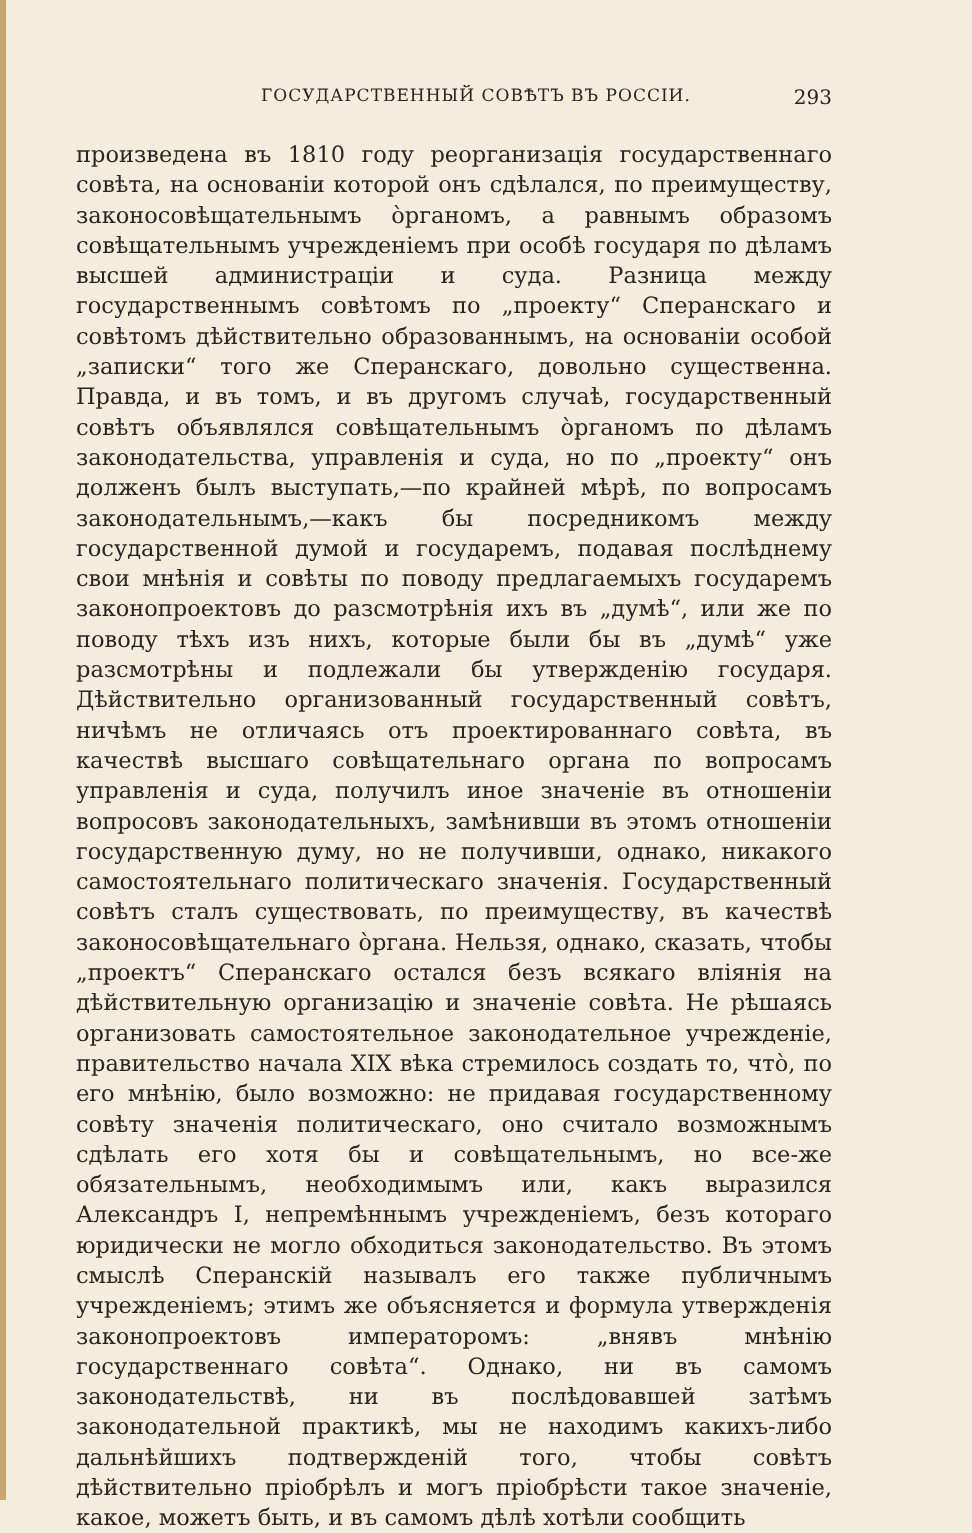ГОСУДАРСТВЕННЫЙ СОВѢТЪ ВЪ РОССІИ. 293
произведена въ 1810 году реорганизація государственнаго совѣта, на основаніи которой онъ сдѣлался, по преимуществу, законосовѣщательнымъ òрганомъ, а равнымъ образомъ совѣщательнымъ учрежденіемъ при особѣ государя по дѣламъ высшей администраціи и суда. Разница между государственнымъ совѣтомъ по „проекту“ Сперанскаго и совѣтомъ дѣйствительно образованнымъ, на основаніи особой „записки“ того же Сперанскаго, довольно существенна. Правда, и въ томъ, и въ другомъ случаѣ, государственный совѣтъ объявлялся совѣщательнымъ òрганомъ по дѣламъ законодательства, управленія и суда, но по „проекту“ онъ долженъ былъ выступать,—по крайней мѣрѣ, по вопросамъ законодательнымъ,—какъ бы посредникомъ между государственной думой и государемъ, подавая послѣднему свои мнѣнія и совѣты по поводу предлагаемыхъ государемъ законопроектовъ до разсмотрѣнія ихъ въ „думѣ“, или же по поводу тѣхъ изъ нихъ, которые были бы въ „думѣ“ уже разсмотрѣны и подлежали бы утвержденію государя. Дѣйствительно организованный государственный совѣтъ, ничѣмъ не отличаясь отъ проектированнаго совѣта, въ качествѣ высшаго совѣщательнаго органа по вопросамъ управленія и суда, получилъ иное значеніе въ отношеніи вопросовъ законодательныхъ, замѣнивши въ этомъ отношеніи государственную думу, но не получивши, однако, никакого самостоятельнаго политическаго значенія. Государственный совѣтъ сталъ существовать, по преимуществу, въ качествѣ законосовѣщательнаго òргана. Нельзя, однако, сказать, чтобы „проектъ“ Сперанскаго остался безъ всякаго вліянія на дѣйствительную организацію и значеніе совѣта. Не рѣшаясь организовать самостоятельное законодательное учрежденіе, правительство начала XIX вѣка стремилось создать то, чтò, по его мнѣнію, было возможно: не придавая государственному совѣту значенія политическаго, оно считало возможнымъ сдѣлать его хотя бы и совѣщательнымъ, но все-же обязательнымъ, необходимымъ или, какъ выразился Александръ I, непремѣннымъ учрежденіемъ, безъ котораго юридически не могло обходиться законодательство. Въ этомъ смыслѣ Сперанскій называлъ его также публичнымъ учрежденіемъ; этимъ же объясняется и формула утвержденія законопроектовъ императоромъ: „внявъ мнѣнію государственнаго совѣта“. Однако, ни въ самомъ законодательствѣ, ни въ послѣдовавшей затѣмъ законодательной практикѣ, мы не находимъ какихъ-либо дальнѣйшихъ подтвержденій того, чтобы совѣтъ дѣйствительно пріобрѣлъ и могъ пріобрѣсти такое значеніе, какое, можетъ быть, и въ самомъ дѣлѣ хотѣли сообщить